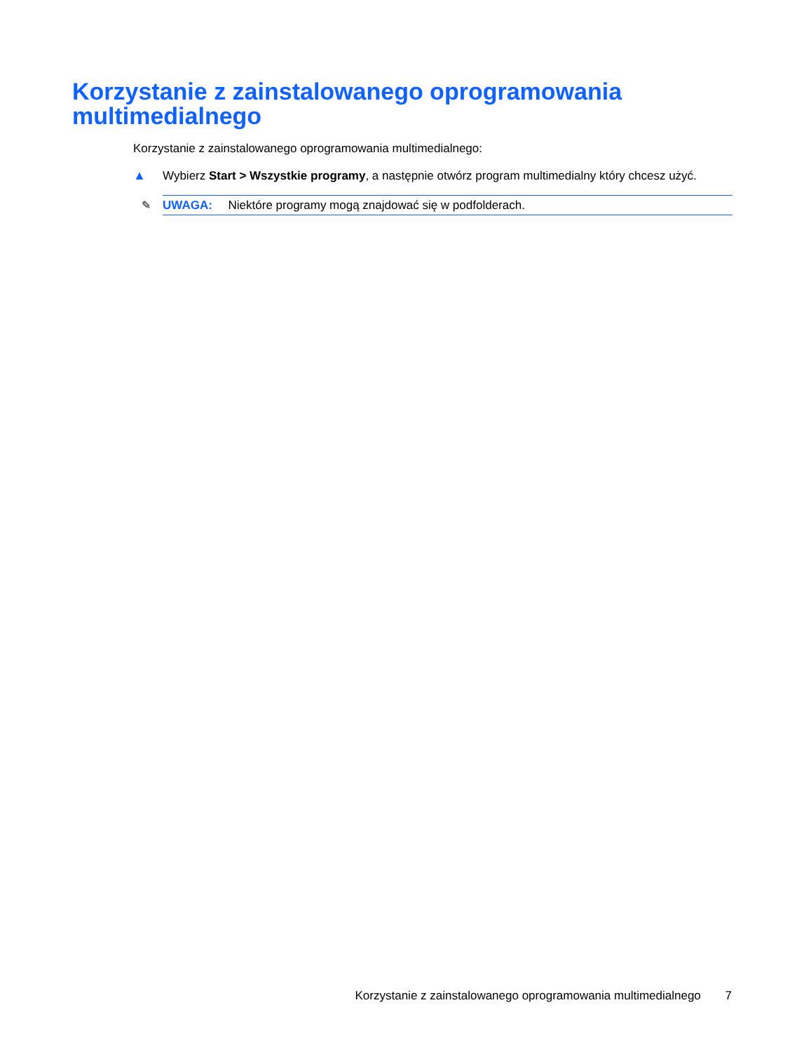Korzystanie z zainstalowanego oprogramowania multimedialnego
Korzystanie z zainstalowanego oprogramowania multimedialnego:
▲ Wybierz Start > Wszystkie programy, a następnie otwórz program multimedialny który chcesz użyć.
✎ UWAGA: Niektóre programy mogą znajdować się w podfolderach.
Korzystanie z zainstalowanego oprogramowania multimedialnego 7